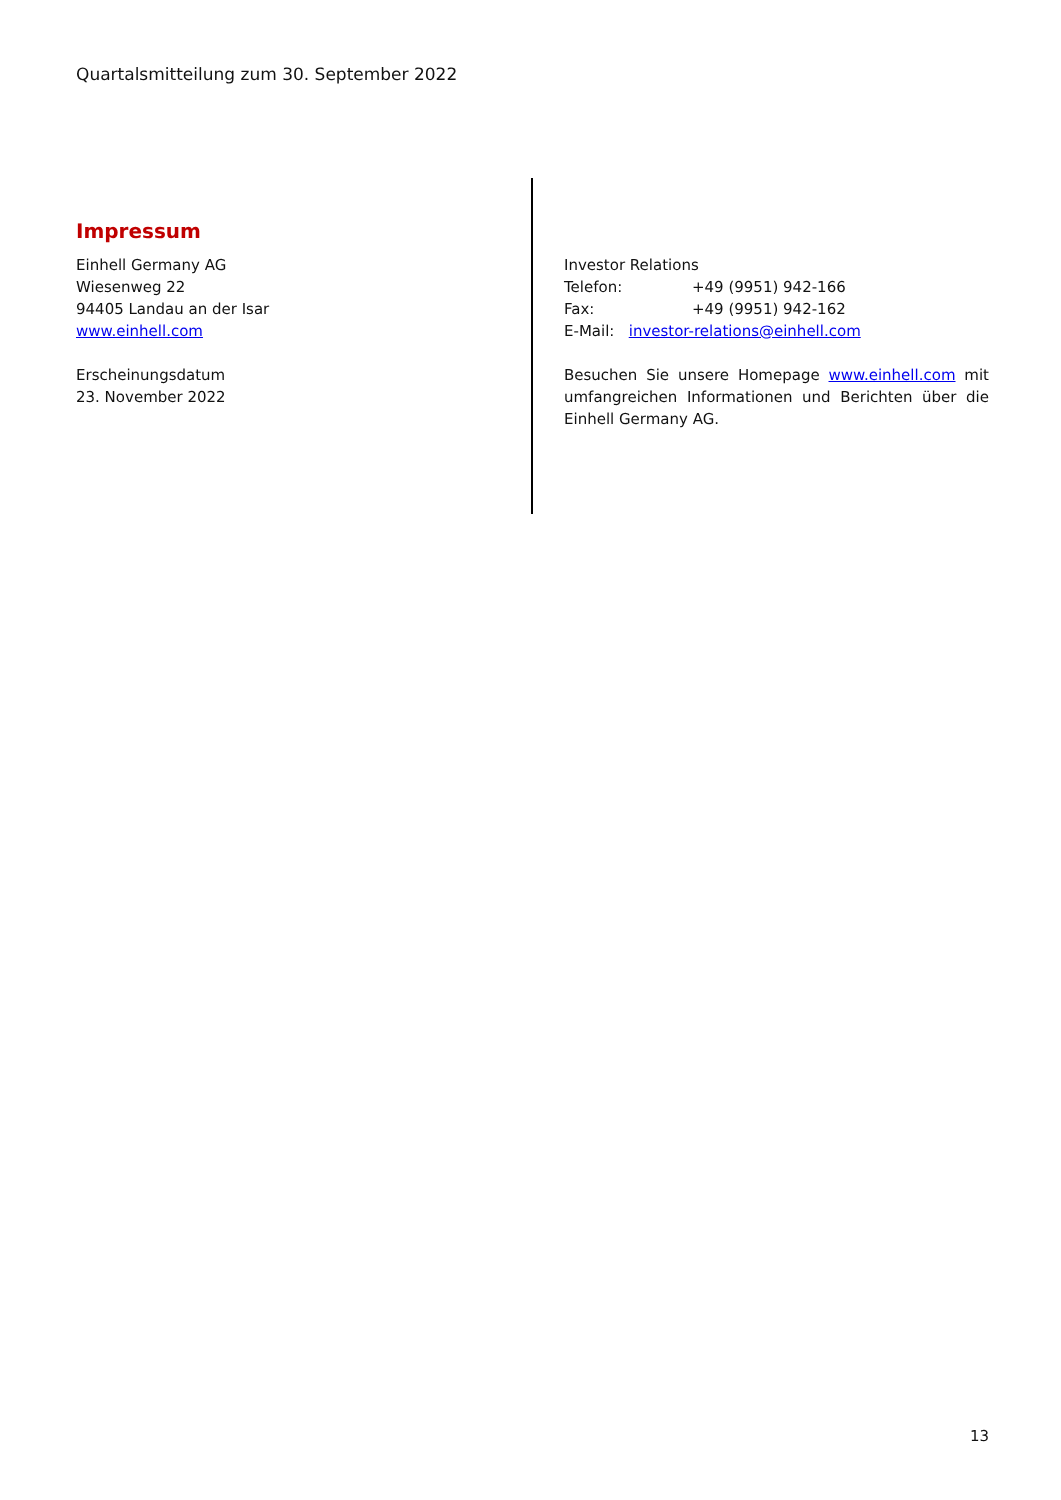Quartalsmitteilung zum 30. September 2022
Impressum
Einhell Germany AG
Wiesenweg 22
94405 Landau an der Isar
www.einhell.com
Erscheinungsdatum
23. November 2022
Investor Relations
Telefon: +49 (9951) 942-166
Fax: +49 (9951) 942-162
E-Mail: investor-relations@einhell.com
Besuchen Sie unsere Homepage www.einhell.com mit umfangreichen Informationen und Berichten über die Einhell Germany AG.
13